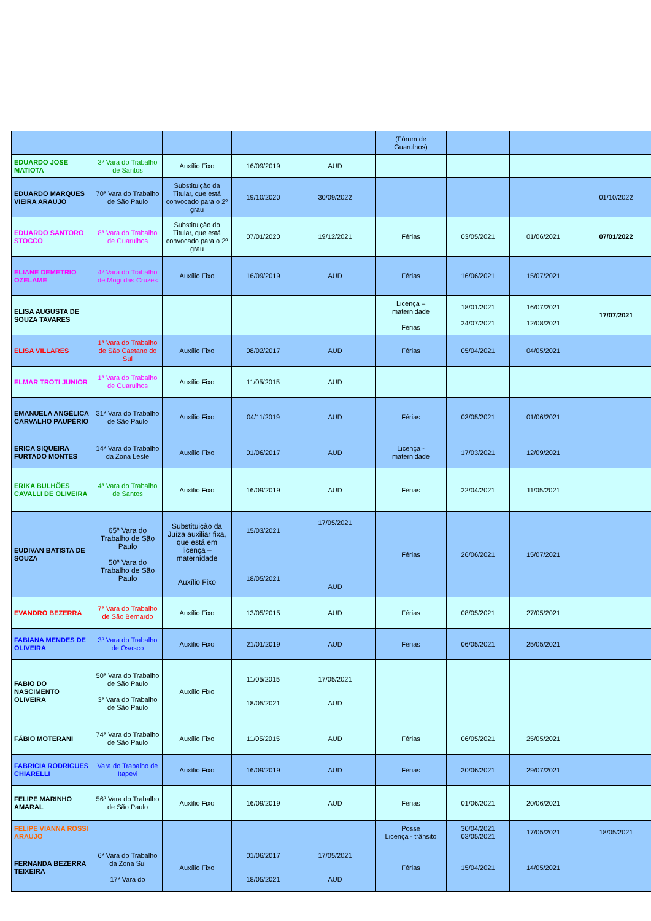| | | | | | (Fórum de Guarulhos) | | | |
| EDUARDO JOSE MATIOTA | 3ª Vara do Trabalho de Santos | Auxílio Fixo | 16/09/2019 | AUD | | | | |
| EDUARDO MARQUES VIEIRA ARAUJO | 70ª Vara do Trabalho de São Paulo | Substituição da Titular, que está convocado para o 2º grau | 19/10/2020 | 30/09/2022 | | | | 01/10/2022 |
| EDUARDO SANTORO STOCCO | 8ª Vara do Trabalho de Guarulhos | Substituição do Titular, que está convocado para o 2º grau | 07/01/2020 | 19/12/2021 | Férias | 03/05/2021 | 01/06/2021 | 07/01/2022 |
| ELIANE DEMETRIO OZELAME | 4ª Vara do Trabalho de Mogi das Cruzes | Auxílio Fixo | 16/09/2019 | AUD | Férias | 16/06/2021 | 15/07/2021 | |
| ELISA AUGUSTA DE SOUZA TAVARES | | | | | Licença – maternidade Férias | 18/01/2021 24/07/2021 | 16/07/2021 12/08/2021 | 17/07/2021 |
| ELISA VILLARES | 1ª Vara do Trabalho de São Caetano do Sul | Auxílio Fixo | 08/02/2017 | AUD | Férias | 05/04/2021 | 04/05/2021 | |
| ELMAR TROTI JUNIOR | 1ª Vara do Trabalho de Guarulhos | Auxílio Fixo | 11/05/2015 | AUD | | | | |
| EMANUELA ANGÉLICA CARVALHO PAUPÉRIO | 31ª Vara do Trabalho de São Paulo | Auxílio Fixo | 04/11/2019 | AUD | Férias | 03/05/2021 | 01/06/2021 | |
| ERICA SIQUEIRA FURTADO MONTES | 14ª Vara do Trabalho da Zona Leste | Auxílio Fixo | 01/06/2017 | AUD | Licença - maternidade | 17/03/2021 | 12/09/2021 | |
| ERIKA BULHÕES CAVALLI DE OLIVEIRA | 4ª Vara do Trabalho de Santos | Auxílio Fixo | 16/09/2019 | AUD | Férias | 22/04/2021 | 11/05/2021 | |
| EUDIVAN BATISTA DE SOUZA | 65ª Vara do Trabalho de São Paulo 50ª Vara do Trabalho de São Paulo | Substituição da Juíza auxiliar fixa, que está em licença – maternidade Auxílio Fixo | 15/03/2021 18/05/2021 | 17/05/2021 AUD | Férias | 26/06/2021 | 15/07/2021 | |
| EVANDRO BEZERRA | 7ª Vara do Trabalho de São Bernardo | Auxílio Fixo | 13/05/2015 | AUD | Férias | 08/05/2021 | 27/05/2021 | |
| FABIANA MENDES DE OLIVEIRA | 3ª Vara do Trabalho de Osasco | Auxílio Fixo | 21/01/2019 | AUD | Férias | 06/05/2021 | 25/05/2021 | |
| FABIO DO NASCIMENTO OLIVEIRA | 50ª Vara do Trabalho de São Paulo 3ª Vara do Trabalho de São Paulo | Auxílio Fixo | 11/05/2015 18/05/2021 | 17/05/2021 AUD | | | | |
| FÁBIO MOTERANI | 74ª Vara do Trabalho de São Paulo | Auxílio Fixo | 11/05/2015 | AUD | Férias | 06/05/2021 | 25/05/2021 | |
| FABRICIA RODRIGUES CHIARELLI | Vara do Trabalho de Itapevi | Auxílio Fixo | 16/09/2019 | AUD | Férias | 30/06/2021 | 29/07/2021 | |
| FELIPE MARINHO AMARAL | 56ª Vara do Trabalho de São Paulo | Auxílio Fixo | 16/09/2019 | AUD | Férias | 01/06/2021 | 20/06/2021 | |
| FELIPE VIANNA ROSSI ARAUJO | | | | | Posse Licença - trânsito | 30/04/2021 03/05/2021 | 17/05/2021 | 18/05/2021 |
| FERNANDA BEZERRA TEIXEIRA | 6ª Vara do Trabalho da Zona Sul 17ª Vara do | Auxílio Fixo | 01/06/2017 18/05/2021 | 17/05/2021 AUD | Férias | 15/04/2021 | 14/05/2021 | |